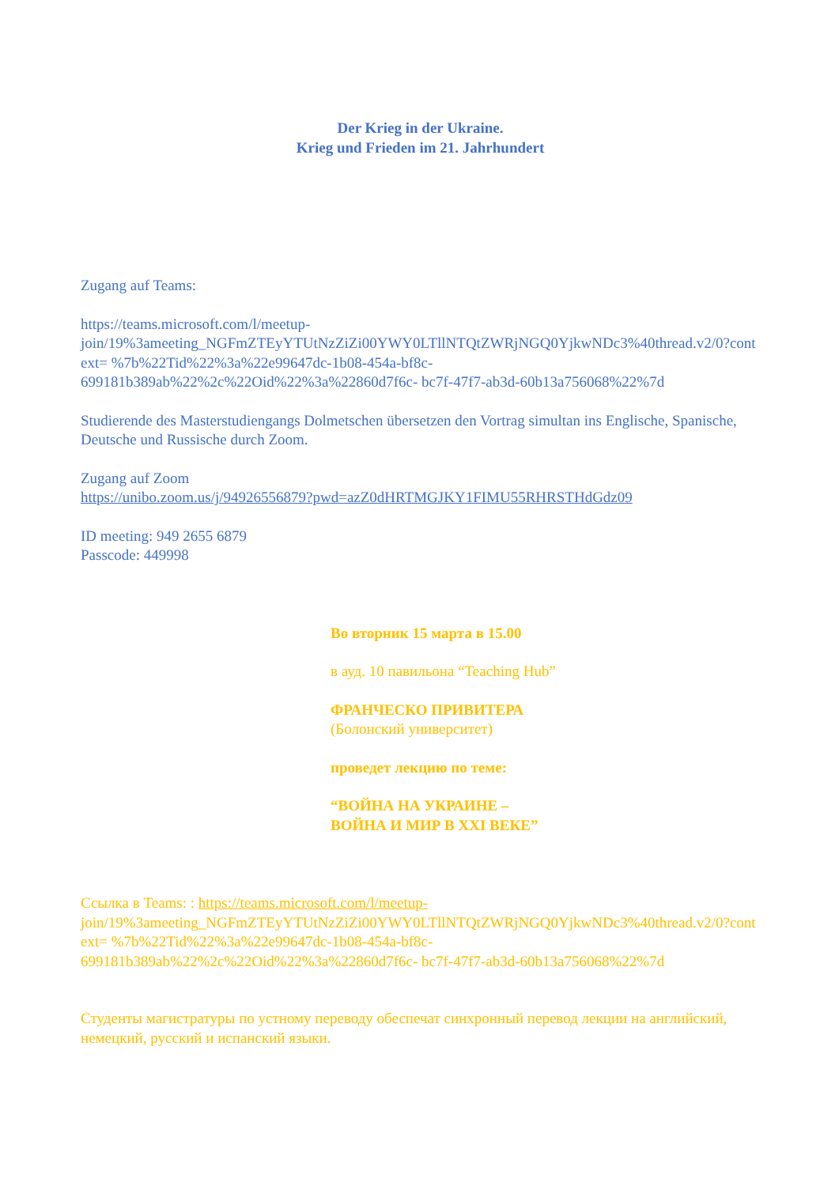Der Krieg in der Ukraine.
Krieg und Frieden im 21. Jahrhundert
Zugang auf Teams:
https://teams.microsoft.com/l/meetup-
join/19%3ameeting_NGFmZTEyYTUtNzZiZi00YWY0LTllNTQtZWRjNGQ0YjkwNDc3%40thread.v2/0?context= %7b%22Tid%22%3a%22e99647dc-1b08-454a-bf8c-
699181b389ab%22%2c%22Oid%22%3a%22860d7f6c- bc7f-47f7-ab3d-60b13a756068%22%7d
Studierende des Masterstudiengangs Dolmetschen übersetzen den Vortrag simultan ins Englische, Spanische, Deutsche und Russische durch Zoom.
Zugang auf Zoom
https://unibo.zoom.us/j/94926556879?pwd=azZ0dHRTMGJKY1FIMU55RHRSTHdGdz09
ID meeting: 949 2655 6879
Passcode: 449998
Во вторник 15 марта в 15.00
в ауд. 10 павильона “Teaching Hub”
ФРАНЧЕСКО ПРИВИТЕРА
(Болонский университет)
проведет лекцию по теме:
“ВОЙНА НА УКРАИНЕ –
ВОЙНА И МИР В XXI ВЕКЕ”
Ссылка в Teams: : https://teams.microsoft.com/l/meetup-
join/19%3ameeting_NGFmZTEyYTUtNzZiZi00YWY0LTllNTQtZWRjNGQ0YjkwNDc3%40thread.v2/0?context= %7b%22Tid%22%3a%22e99647dc-1b08-454a-bf8c-
699181b389ab%22%2c%22Oid%22%3a%22860d7f6c- bc7f-47f7-ab3d-60b13a756068%22%7d
Студенты магистратуры по устному переводу обеспечат синхронный перевод лекции на английский, немецкий, русский и испанский языки.